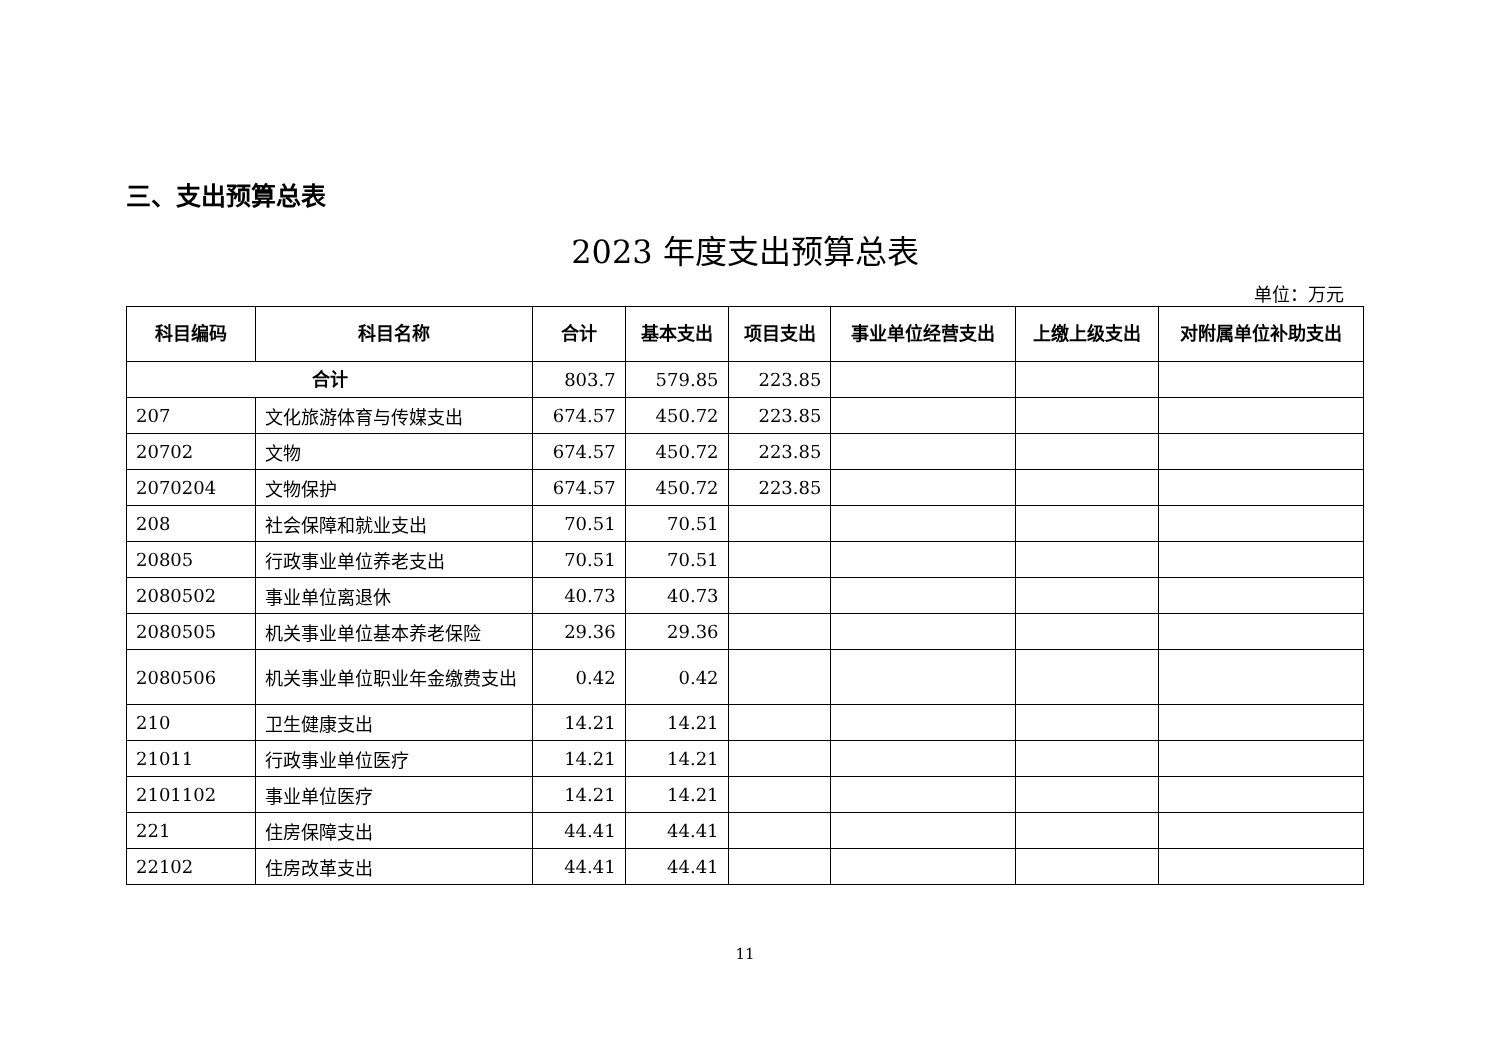三、支出预算总表
2023 年度支出预算总表
单位：万元
| 科目编码 | 科目名称 | 合计 | 基本支出 | 项目支出 | 事业单位经营支出 | 上缴上级支出 | 对附属单位补助支出 |
| --- | --- | --- | --- | --- | --- | --- | --- |
| 合计 | | 803.7 | 579.85 | 223.85 | | | |
| 207 | 文化旅游体育与传媒支出 | 674.57 | 450.72 | 223.85 | | | |
| 20702 | 文物 | 674.57 | 450.72 | 223.85 | | | |
| 2070204 | 文物保护 | 674.57 | 450.72 | 223.85 | | | |
| 208 | 社会保障和就业支出 | 70.51 | 70.51 | | | | |
| 20805 | 行政事业单位养老支出 | 70.51 | 70.51 | | | | |
| 2080502 | 事业单位离退休 | 40.73 | 40.73 | | | | |
| 2080505 | 机关事业单位基本养老保险 | 29.36 | 29.36 | | | | |
| 2080506 | 机关事业单位职业年金缴费支出 | 0.42 | 0.42 | | | | |
| 210 | 卫生健康支出 | 14.21 | 14.21 | | | | |
| 21011 | 行政事业单位医疗 | 14.21 | 14.21 | | | | |
| 2101102 | 事业单位医疗 | 14.21 | 14.21 | | | | |
| 221 | 住房保障支出 | 44.41 | 44.41 | | | | |
| 22102 | 住房改革支出 | 44.41 | 44.41 | | | | |
11